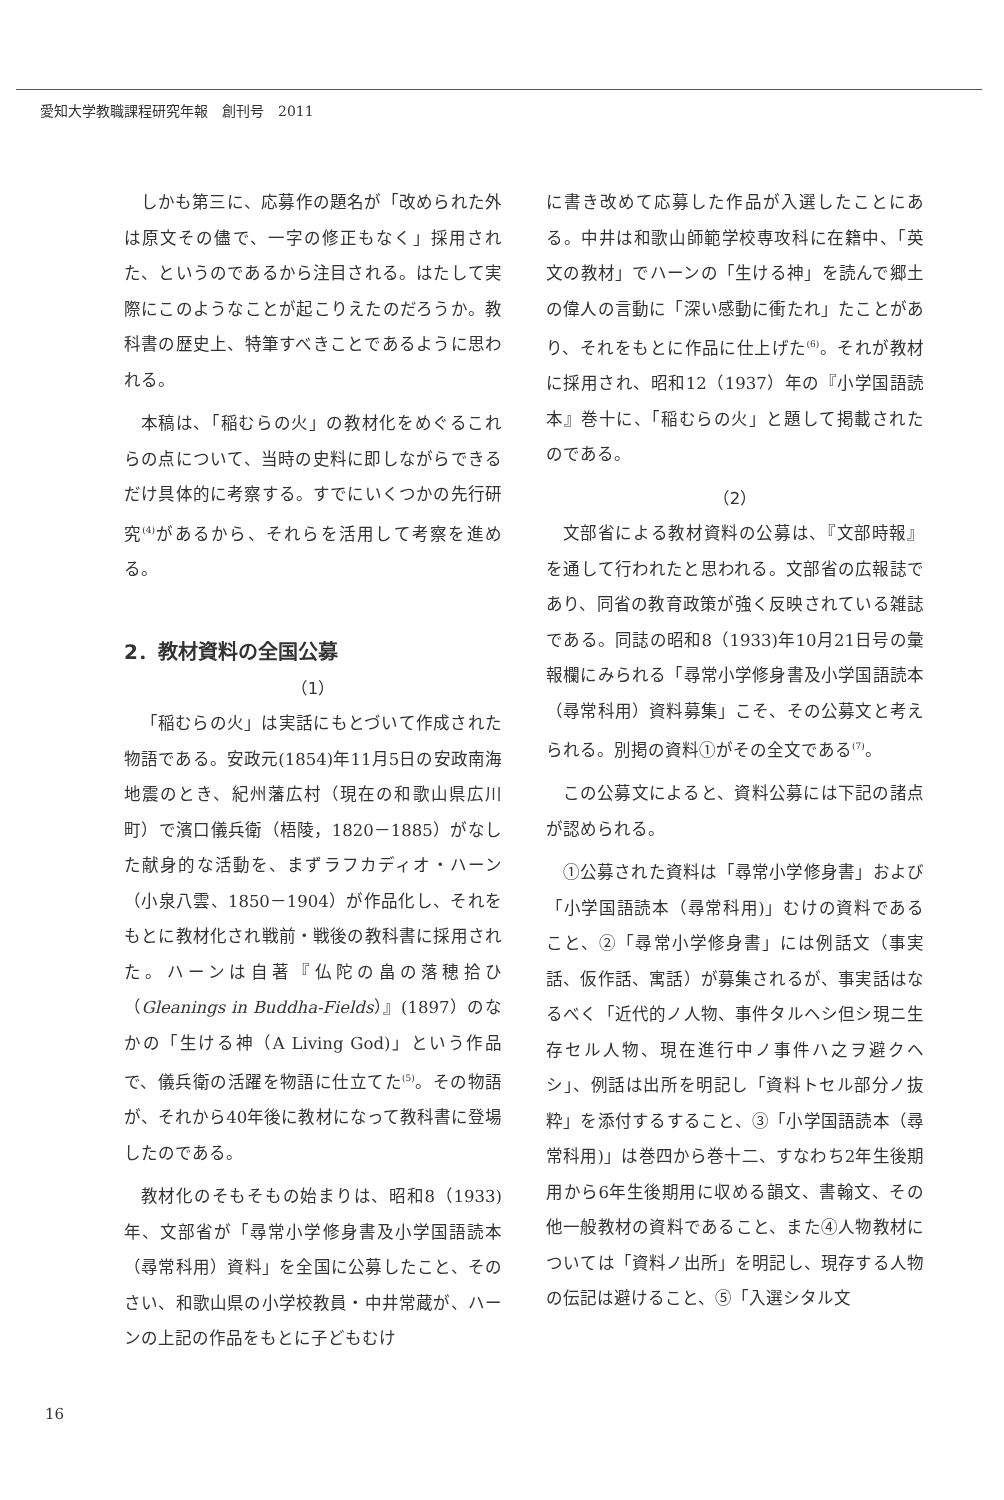愛知大学教職課程研究年報　創刊号　2011
しかも第三に、応募作の題名が「改められた外は原文その儘で、一字の修正もなく」採用された、というのであるから注目される。はたして実際にこのようなことが起こりえたのだろうか。教科書の歴史上、特筆すべきことであるように思われる。
本稿は、「稲むらの火」の教材化をめぐるこれらの点について、当時の史料に即しながらできるだけ具体的に考察する。すでにいくつかの先行研究<sup>(4)</sup>があるから、それらを活用して考察を進める。
2．教材資料の全国公募
（1）
「稲むらの火」は実話にもとづいて作成された物語である。安政元(1854)年11月5日の安政南海地震のとき、紀州藩広村（現在の和歌山県広川町）で濱口儀兵衛（梧陵，1820－1885）がなした献身的な活動を、まずラフカディオ・ハーン（小泉八雲、1850－1904）が作品化し、それをもとに教材化され戦前・戦後の教科書に採用された。ハーンは自著『仏陀の畠の落穂拾ひ（Gleanings in Buddha-Fields）』(1897）のなかの「生ける神（A Living God)」という作品で、儀兵衛の活躍を物語に仕立てた<sup>(5)</sup>。その物語が、それから40年後に教材になって教科書に登場したのである。
教材化のそもそもの始まりは、昭和8（1933)年、文部省が「尋常小学修身書及小学国語読本（尋常科用）資料」を全国に公募したこと、そのさい、和歌山県の小学校教員・中井常蔵が、ハーンの上記の作品をもとに子どもむけ
に書き改めて応募した作品が入選したことにある。中井は和歌山師範学校専攻科に在籍中、「英文の教材」でハーンの「生ける神」を読んで郷土の偉人の言動に「深い感動に衝たれ」たことがあり、それをもとに作品に仕上げた<sup>(6)</sup>。それが教材に採用され、昭和12（1937）年の『小学国語読本』巻十に、「稲むらの火」と題して掲載されたのである。
（2）
文部省による教材資料の公募は、『文部時報』を通して行われたと思われる。文部省の広報誌であり、同省の教育政策が強く反映されている雑誌である。同誌の昭和8（1933)年10月21日号の彙報欄にみられる「尋常小学修身書及小学国語読本（尋常科用）資料募集」こそ、その公募文と考えられる。別掲の資料①がその全文である<sup>(7)</sup>。
この公募文によると、資料公募には下記の諸点が認められる。
①公募された資料は「尋常小学修身書」および「小学国語読本（尋常科用)」むけの資料であること、②「尋常小学修身書」には例話文（事実話、仮作話、寓話）が募集されるが、事実話はなるべく「近代的ノ人物、事件タルヘシ但シ現ニ生存セル人物、現在進行中ノ事件ハ之ヲ避クヘシ」、例話は出所を明記し「資料トセル部分ノ抜粋」を添付するすること、③「小学国語読本（尋常科用)」は巻四から巻十二、すなわち2年生後期用から6年生後期用に収める韻文、書翰文、その他一般教材の資料であること、また④人物教材については「資料ノ出所」を明記し、現存する人物の伝記は避けること、⑤「入選シタル文
16